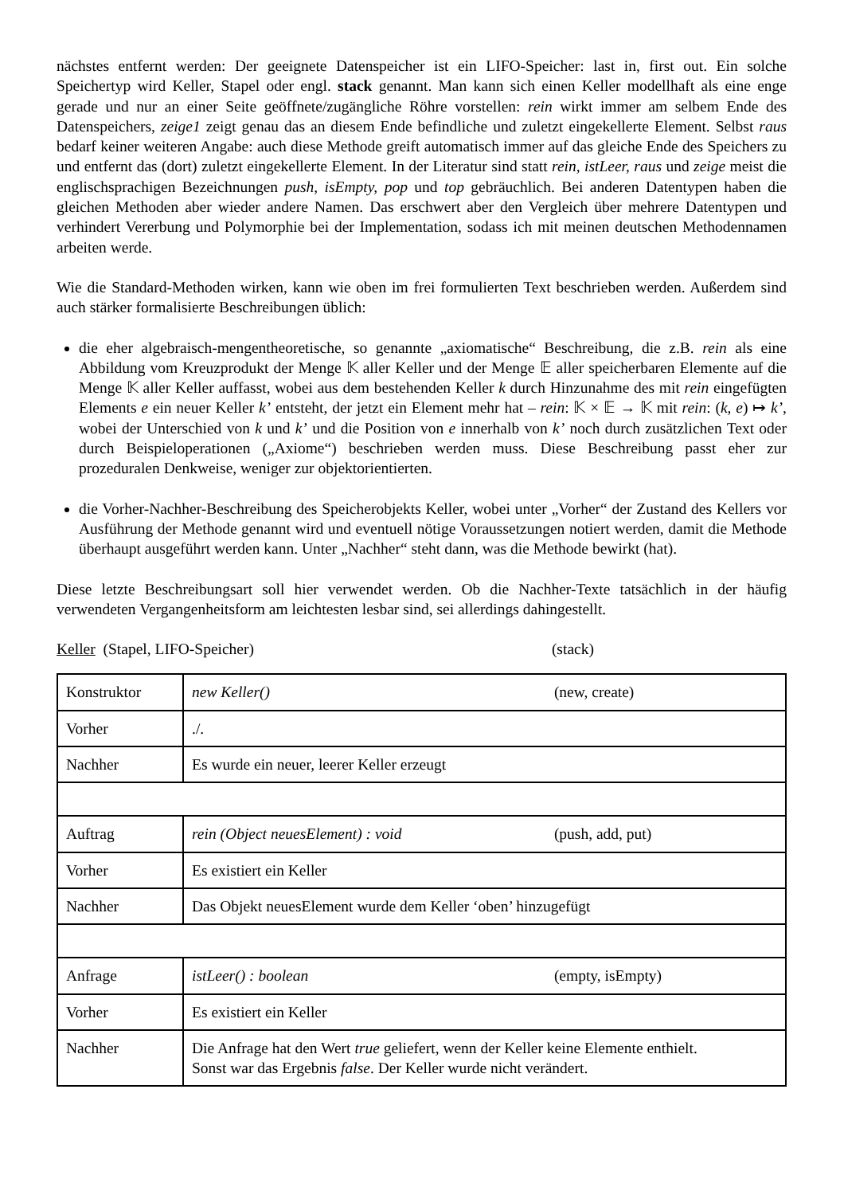nächstes entfernt werden: Der geeignete Datenspeicher ist ein LIFO-Speicher: last in, first out. Ein solche Speichertyp wird Keller, Stapel oder engl. stack genannt. Man kann sich einen Keller modellhaft als eine enge gerade und nur an einer Seite geöffnete/zugängliche Röhre vorstellen: rein wirkt immer am selbem Ende des Datenspeichers, zeige1 zeigt genau das an diesem Ende befindliche und zuletzt eingekellerte Element. Selbst raus bedarf keiner weiteren Angabe: auch diese Methode greift automatisch immer auf das gleiche Ende des Speichers zu und entfernt das (dort) zuletzt eingekellerte Element. In der Literatur sind statt rein, istLeer, raus und zeige meist die englischsprachigen Bezeichnungen push, isEmpty, pop und top gebräuchlich. Bei anderen Datentypen haben die gleichen Methoden aber wieder andere Namen. Das erschwert aber den Vergleich über mehrere Datentypen und verhindert Vererbung und Polymorphie bei der Implementation, sodass ich mit meinen deutschen Methodennamen arbeiten werde.
Wie die Standard-Methoden wirken, kann wie oben im frei formulierten Text beschrieben werden. Außerdem sind auch stärker formalisierte Beschreibungen üblich:
die eher algebraisch-mengentheoretische, so genannte „axiomatische“ Beschreibung, die z.B. rein als eine Abbildung vom Kreuzprodukt der Menge 𝕂 aller Keller und der Menge 𝔼 aller speicherbaren Elemente auf die Menge 𝕂 aller Keller auffasst, wobei aus dem bestehenden Keller k durch Hinzunahme des mit rein eingefügten Elements e ein neuer Keller k’ entsteht, der jetzt ein Element mehr hat – rein: 𝕂 × 𝔼 → 𝕂 mit rein: (k, e) ↦ k’, wobei der Unterschied von k und k’ und die Position von e innerhalb von k’ noch durch zusätzlichen Text oder durch Beispieloperationen („Axiome“) beschrieben werden muss. Diese Beschreibung passt eher zur prozeduralen Denkweise, weniger zur objektorientierten.
die Vorher-Nachher-Beschreibung des Speicherobjekts Keller, wobei unter „Vorher“ der Zustand des Kellers vor Ausführung der Methode genannt wird und eventuell nötige Voraussetzungen notiert werden, damit die Methode überhaupt ausgeführt werden kann. Unter „Nachher“ steht dann, was die Methode bewirkt (hat).
Diese letzte Beschreibungsart soll hier verwendet werden. Ob die Nachher-Texte tatsächlich in der häufig verwendeten Vergangenheitsform am leichtesten lesbar sind, sei allerdings dahingestellt.
Keller (Stapel, LIFO-Speicher) (stack)
| Konstruktor | new Keller() (new, create) |
| Vorher | ./. |
| Nachher | Es wurde ein neuer, leerer Keller erzeugt |
| Auftrag | rein (Object neuesElement) : void (push, add, put) |
| Vorher | Es existiert ein Keller |
| Nachher | Das Objekt neuesElement wurde dem Keller ‘oben’ hinzugefügt |
| Anfrage | istLeer() : boolean (empty, isEmpty) |
| Vorher | Es existiert ein Keller |
| Nachher | Die Anfrage hat den Wert true geliefert, wenn der Keller keine Elemente enthielt. Sonst war das Ergebnis false . Der Keller wurde nicht verändert. |